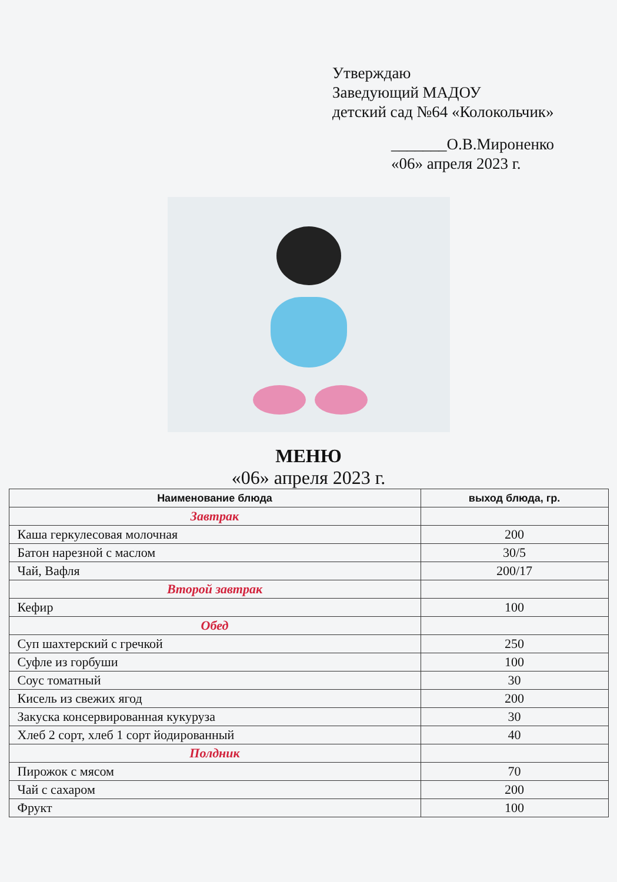Утверждаю
Заведующий МАДОУ
детский сад №64 «Колокольчик»
_______О.В.Мироненко
«06» апреля 2023 г.
МЕНЮ
«06» апреля 2023 г.
| Наименование блюда | выход блюда, гр. |
| --- | --- |
| Завтрак | |
| Каша геркулесовая молочная | 200 |
| Батон нарезной с маслом | 30/5 |
| Чай, Вафля | 200/17 |
| Второй завтрак | |
| Кефир | 100 |
| Обед | |
| Суп шахтерский с гречкой | 250 |
| Суфле из горбуши | 100 |
| Соус томатный | 30 |
| Кисель из свежих ягод | 200 |
| Закуска консервированная кукуруза | 30 |
| Хлеб 2 сорт, хлеб 1 сорт йодированный | 40 |
| Полдник | |
| Пирожок с мясом | 70 |
| Чай с сахаром | 200 |
| Фрукт | 100 |